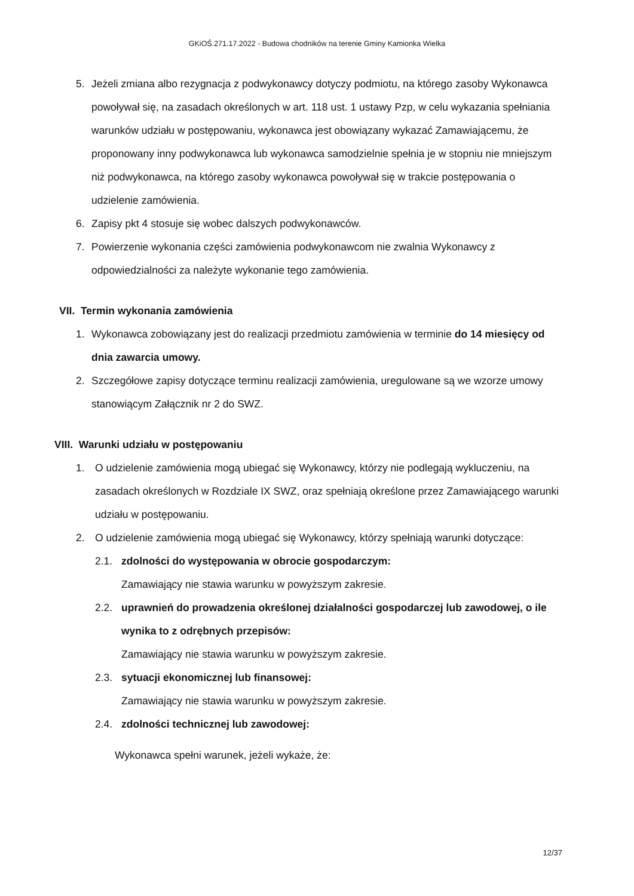GKiOŚ.271.17.2022 - Budowa chodników na terenie Gminy Kamionka Wielka
5. Jeżeli zmiana albo rezygnacja z podwykonawcy dotyczy podmiotu, na którego zasoby Wykonawca powoływał się, na zasadach określonych w art. 118 ust. 1 ustawy Pzp, w celu wykazania spełniania warunków udziału w postępowaniu, wykonawca jest obowiązany wykazać Zamawiającemu, że proponowany inny podwykonawca lub wykonawca samodzielnie spełnia je w stopniu nie mniejszym niż podwykonawca, na którego zasoby wykonawca powoływał się w trakcie postępowania o udzielenie zamówienia.
6. Zapisy pkt 4 stosuje się wobec dalszych podwykonawców.
7. Powierzenie wykonania części zamówienia podwykonawcom nie zwalnia Wykonawcy z odpowiedzialności za należyte wykonanie tego zamówienia.
VII. Termin wykonania zamówienia
1. Wykonawca zobowiązany jest do realizacji przedmiotu zamówienia w terminie do 14 miesięcy od dnia zawarcia umowy.
2. Szczegółowe zapisy dotyczące terminu realizacji zamówienia, uregulowane są we wzorze umowy stanowiącym Załącznik nr 2 do SWZ.
VIII. Warunki udziału w postępowaniu
1. O udzielenie zamówienia mogą ubiegać się Wykonawcy, którzy nie podlegają wykluczeniu, na zasadach określonych w Rozdziale IX SWZ, oraz spełniają określone przez Zamawiającego warunki udziału w postępowaniu.
2. O udzielenie zamówienia mogą ubiegać się Wykonawcy, którzy spełniają warunki dotyczące:
2.1. zdolności do występowania w obrocie gospodarczym:
Zamawiający nie stawia warunku w powyższym zakresie.
2.2. uprawnień do prowadzenia określonej działalności gospodarczej lub zawodowej, o ile wynika to z odrębnych przepisów:
Zamawiający nie stawia warunku w powyższym zakresie.
2.3. sytuacji ekonomicznej lub finansowej:
Zamawiający nie stawia warunku w powyższym zakresie.
2.4. zdolności technicznej lub zawodowej:
Wykonawca spełni warunek, jeżeli wykaże, że:
12/37